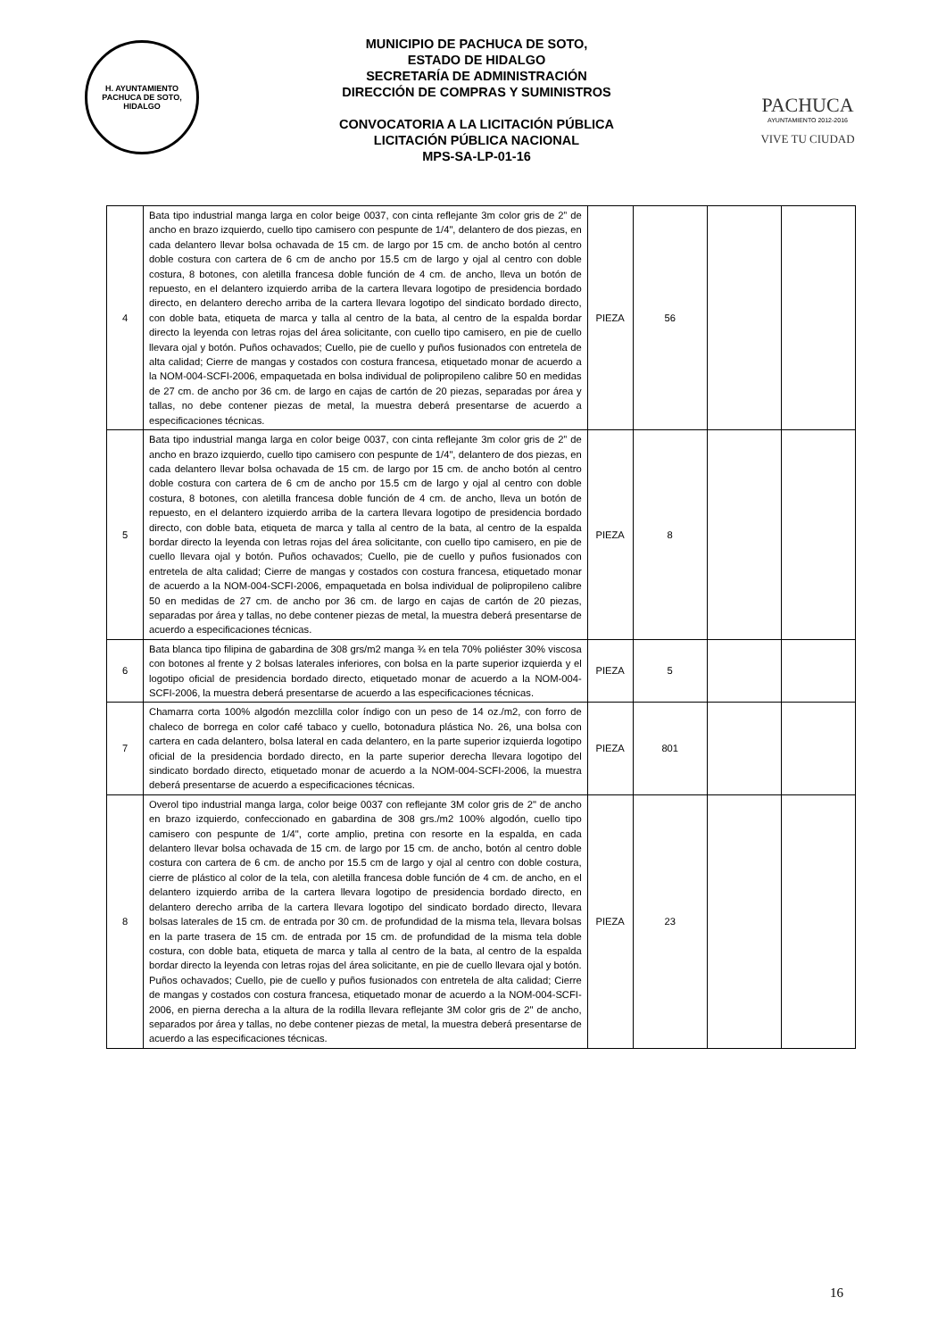H. AYUNTAMIENTO
PACHUCA DE SOTO, HIDALGO
MUNICIPIO DE PACHUCA DE SOTO,
ESTADO DE HIDALGO
SECRETARÍA DE ADMINISTRACIÓN
DIRECCIÓN DE COMPRAS Y SUMINISTROS
CONVOCATORIA A LA LICITACIÓN PÚBLICA
LICITACIÓN PÚBLICA NACIONAL
MPS-SA-LP-01-16
PACHUCA
AYUNTAMIENTO 2012-2016
VIVE TU CIUDAD
| 4 | Bata tipo industrial manga larga en color beige 0037, con cinta reflejante 3m color gris de 2” de ancho en brazo izquierdo, cuello tipo camisero con pespunte de 1/4", delantero de dos piezas, en cada delantero llevar bolsa ochavada de 15 cm. de largo por 15 cm. de ancho botón al centro doble costura con cartera de 6 cm de ancho por 15.5 cm de largo y ojal al centro con doble costura, 8 botones, con aletilla francesa doble función de 4 cm. de ancho, lleva un botón de repuesto, en el delantero izquierdo arriba de la cartera llevara logotipo de presidencia bordado directo, en delantero derecho arriba de la cartera llevara logotipo del sindicato bordado directo, con doble bata, etiqueta de marca y talla al centro de la bata, al centro de la espalda bordar directo la leyenda con letras rojas del área solicitante, con cuello tipo camisero, en pie de cuello llevara ojal y botón. Puños ochavados; Cuello, pie de cuello y puños fusionados con entretela de alta calidad; Cierre de mangas y costados con costura francesa, etiquetado monar de acuerdo a la NOM-004-SCFI-2006, empaquetada en bolsa individual de polipropileno calibre 50 en medidas de 27 cm. de ancho por 36 cm. de largo en cajas de cartón de 20 piezas, separadas por área y tallas, no debe contener piezas de metal, la muestra deberá presentarse de acuerdo a especificaciones técnicas. | PIEZA | 56 | | |
| 5 | Bata tipo industrial manga larga en color beige 0037, con cinta reflejante 3m color gris de 2” de ancho en brazo izquierdo, cuello tipo camisero con pespunte de 1/4", delantero de dos piezas, en cada delantero llevar bolsa ochavada de 15 cm. de largo por 15 cm. de ancho botón al centro doble costura con cartera de 6 cm de ancho por 15.5 cm de largo y ojal al centro con doble costura, 8 botones, con aletilla francesa doble función de 4 cm. de ancho, lleva un botón de repuesto, en el delantero izquierdo arriba de la cartera llevara logotipo de presidencia bordado directo, con doble bata, etiqueta de marca y talla al centro de la bata, al centro de la espalda bordar directo la leyenda con letras rojas del área solicitante, con cuello tipo camisero, en pie de cuello llevara ojal y botón. Puños ochavados; Cuello, pie de cuello y puños fusionados con entretela de alta calidad; Cierre de mangas y costados con costura francesa, etiquetado monar de acuerdo a la NOM-004-SCFI-2006, empaquetada en bolsa individual de polipropileno calibre 50 en medidas de 27 cm. de ancho por 36 cm. de largo en cajas de cartón de 20 piezas, separadas por área y tallas, no debe contener piezas de metal, la muestra deberá presentarse de acuerdo a especificaciones técnicas. | PIEZA | 8 | | |
| 6 | Bata blanca tipo filipina de gabardina de 308 grs/m2 manga ¾ en tela 70% poliéster 30% viscosa con botones al frente y 2 bolsas laterales inferiores, con bolsa en la parte superior izquierda y el logotipo oficial de presidencia bordado directo, etiquetado monar de acuerdo a la NOM-004-SCFI-2006, la muestra deberá presentarse de acuerdo a las especificaciones técnicas. | PIEZA | 5 | | |
| 7 | Chamarra corta 100% algodón mezclilla color índigo con un peso de 14 oz./m2, con forro de chaleco de borrega en color café tabaco y cuello, botonadura plástica No. 26, una bolsa con cartera en cada delantero, bolsa lateral en cada delantero, en la parte superior izquierda logotipo oficial de la presidencia bordado directo, en la parte superior derecha llevara logotipo del sindicato bordado directo, etiquetado monar de acuerdo a la NOM-004-SCFI-2006, la muestra deberá presentarse de acuerdo a especificaciones técnicas. | PIEZA | 801 | | |
| 8 | Overol tipo industrial manga larga, color beige 0037 con reflejante 3M color gris de 2" de ancho en brazo izquierdo, confeccionado en gabardina de 308 grs./m2 100% algodón, cuello tipo camisero con pespunte de 1/4", corte amplio, pretina con resorte en la espalda, en cada delantero llevar bolsa ochavada de 15 cm. de largo por 15 cm. de ancho, botón al centro doble costura con cartera de 6 cm. de ancho por 15.5 cm de largo y ojal al centro con doble costura, cierre de plástico al color de la tela, con aletilla francesa doble función de 4 cm. de ancho, en el delantero izquierdo arriba de la cartera llevara logotipo de presidencia bordado directo, en delantero derecho arriba de la cartera llevara logotipo del sindicato bordado directo, llevara bolsas laterales de 15 cm. de entrada por 30 cm. de profundidad de la misma tela, llevara bolsas en la parte trasera de 15 cm. de entrada por 15 cm. de profundidad de la misma tela doble costura, con doble bata, etiqueta de marca y talla al centro de la bata, al centro de la espalda bordar directo la leyenda con letras rojas del área solicitante, en pie de cuello llevara ojal y botón. Puños ochavados; Cuello, pie de cuello y puños fusionados con entretela de alta calidad; Cierre de mangas y costados con costura francesa, etiquetado monar de acuerdo a la NOM-004-SCFI-2006, en pierna derecha a la altura de la rodilla llevara reflejante 3M color gris de 2" de ancho, separados por área y tallas, no debe contener piezas de metal, la muestra deberá presentarse de acuerdo a las especificaciones técnicas. | PIEZA | 23 | | |
16